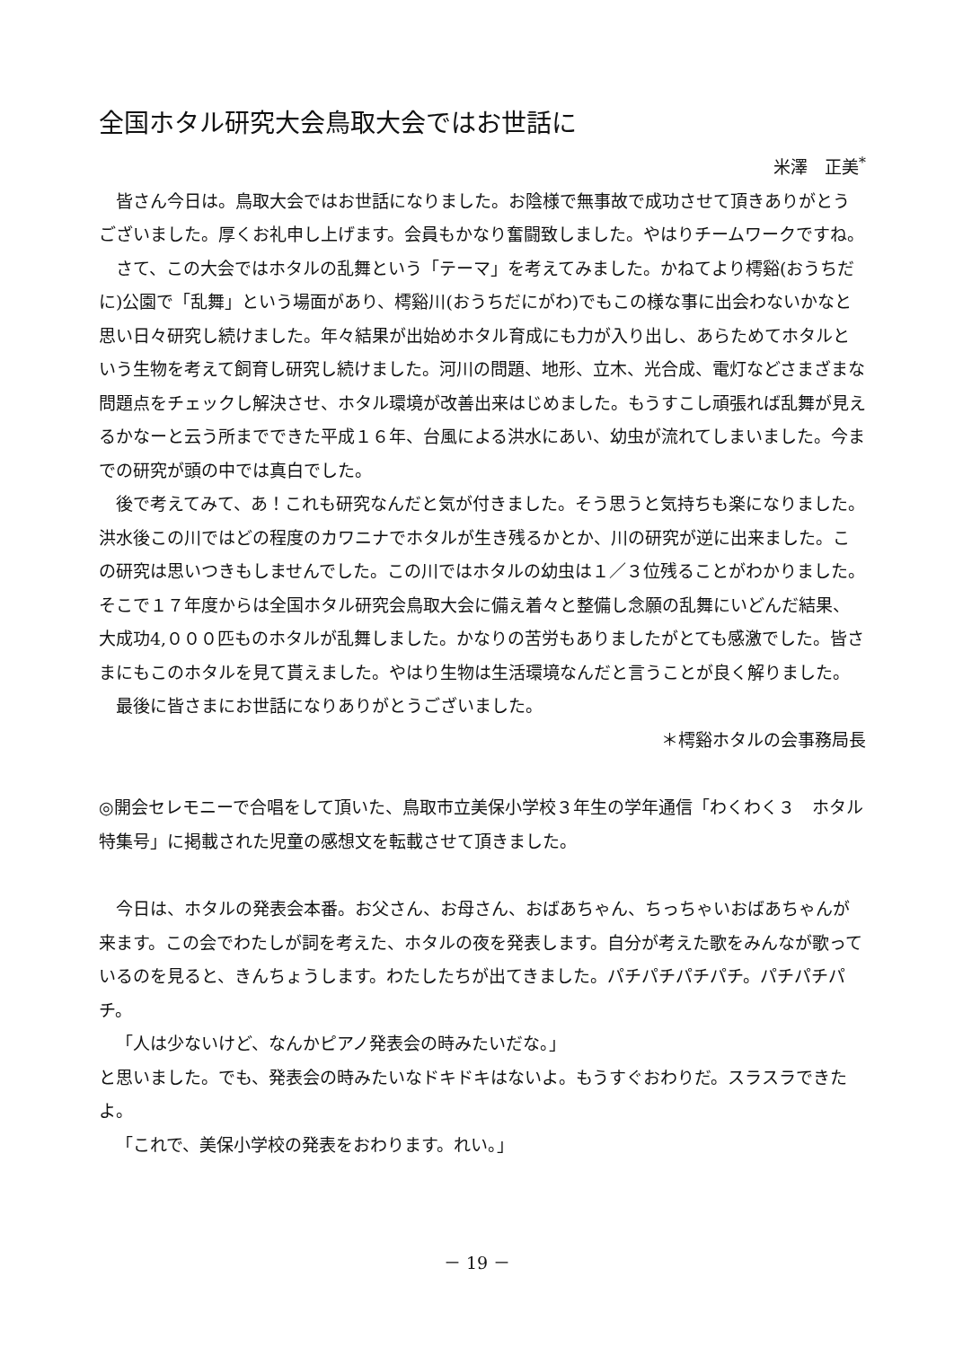全国ホタル研究大会鳥取大会ではお世話に
米澤　正美<sup>*</sup>
皆さん今日は。鳥取大会ではお世話になりました。お陰様で無事故で成功させて頂きありがとうございました。厚くお礼申し上げます。会員もかなり奮闘致しました。やはりチームワークですね。
さて、この大会ではホタルの乱舞という「テーマ」を考えてみました。かねてより樗谿(おうちだに)公園で「乱舞」という場面があり、樗谿川(おうちだにがわ)でもこの様な事に出会わないかなと思い日々研究し続けました。年々結果が出始めホタル育成にも力が入り出し、あらためてホタルという生物を考えて飼育し研究し続けました。河川の問題、地形、立木、光合成、電灯などさまざまな問題点をチェックし解決させ、ホタル環境が改善出来はじめました。もうすこし頑張れば乱舞が見えるかなーと云う所までできた平成１６年、台風による洪水にあい、幼虫が流れてしまいました。今までの研究が頭の中では真白でした。
後で考えてみて、あ！これも研究なんだと気が付きました。そう思うと気持ちも楽になりました。洪水後この川ではどの程度のカワニナでホタルが生き残るかとか、川の研究が逆に出来ました。この研究は思いつきもしませんでした。この川ではホタルの幼虫は１／３位残ることがわかりました。そこで１７年度からは全国ホタル研究会鳥取大会に備え着々と整備し念願の乱舞にいどんだ結果、大成功4,０００匹ものホタルが乱舞しました。かなりの苦労もありましたがとても感激でした。皆さまにもこのホタルを見て貰えました。やはり生物は生活環境なんだと言うことが良く解りました。
最後に皆さまにお世話になりありがとうございました。
＊樗谿ホタルの会事務局長
◎開会セレモニーで合唱をして頂いた、鳥取市立美保小学校３年生の学年通信「わくわく３　ホタル特集号」に掲載された児童の感想文を転載させて頂きました。
今日は、ホタルの発表会本番。お父さん、お母さん、おばあちゃん、ちっちゃいおばあちゃんが来ます。この会でわたしが詞を考えた、ホタルの夜を発表します。自分が考えた歌をみんなが歌っているのを見ると、きんちょうします。わたしたちが出てきました。パチパチパチパチ。パチパチパチ。
「人は少ないけど、なんかピアノ発表会の時みたいだな。」
と思いました。でも、発表会の時みたいなドキドキはないよ。もうすぐおわりだ。スラスラできたよ。
「これで、美保小学校の発表をおわります。れい。」
－ 19 －